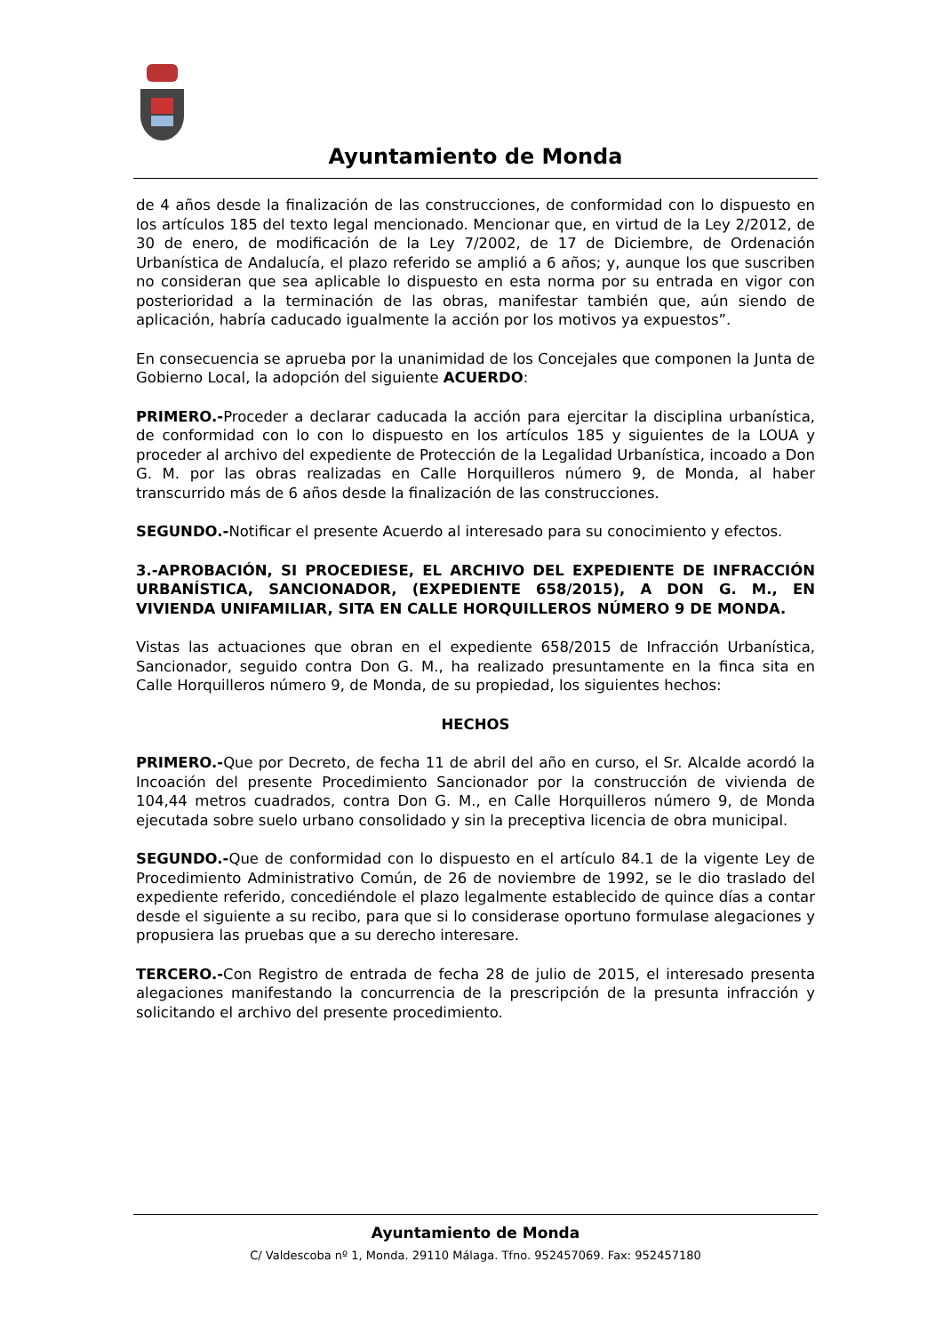Ayuntamiento de Monda
de 4 años desde la finalización de las construcciones, de conformidad con lo dispuesto en los artículos 185 del texto legal mencionado. Mencionar que, en virtud de la Ley 2/2012, de 30 de enero, de modificación de la Ley 7/2002, de 17 de Diciembre, de Ordenación Urbanística de Andalucía, el plazo referido se amplió a 6 años; y, aunque los que suscriben no consideran que sea aplicable lo dispuesto en esta norma por su entrada en vigor con posterioridad a la terminación de las obras, manifestar también que, aún siendo de aplicación, habría caducado igualmente la acción por los motivos ya expuestos”.
En consecuencia se aprueba por la unanimidad de los Concejales que componen la Junta de Gobierno Local, la adopción del siguiente ACUERDO:
PRIMERO.-Proceder a declarar caducada la acción para ejercitar la disciplina urbanística, de conformidad con lo con lo dispuesto en los artículos 185 y siguientes de la LOUA y proceder al archivo del expediente de Protección de la Legalidad Urbanística, incoado a Don G. M. por las obras realizadas en Calle Horquilleros número 9, de Monda, al haber transcurrido más de 6 años desde la finalización de las construcciones.
SEGUNDO.-Notificar el presente Acuerdo al interesado para su conocimiento y efectos.
3.-APROBACIÓN, SI PROCEDIESE, EL ARCHIVO DEL EXPEDIENTE DE INFRACCIÓN URBANÍSTICA, SANCIONADOR, (EXPEDIENTE 658/2015), A DON G. M., EN VIVIENDA UNIFAMILIAR, SITA EN CALLE HORQUILLEROS NÚMERO 9 DE MONDA.
Vistas las actuaciones que obran en el expediente 658/2015 de Infracción Urbanística, Sancionador, seguido contra Don G. M., ha realizado presuntamente en la finca sita en Calle Horquilleros número 9, de Monda, de su propiedad, los siguientes hechos:
HECHOS
PRIMERO.-Que por Decreto, de fecha 11 de abril del año en curso, el Sr. Alcalde acordó la Incoación del presente Procedimiento Sancionador por la construcción de vivienda de 104,44 metros cuadrados, contra Don G. M., en Calle Horquilleros número 9, de Monda ejecutada sobre suelo urbano consolidado y sin la preceptiva licencia de obra municipal.
SEGUNDO.-Que de conformidad con lo dispuesto en el artículo 84.1 de la vigente Ley de Procedimiento Administrativo Común, de 26 de noviembre de 1992, se le dio traslado del expediente referido, concediéndole el plazo legalmente establecido de quince días a contar desde el siguiente a su recibo, para que si lo considerase oportuno formulase alegaciones y propusiera las pruebas que a su derecho interesare.
TERCERO.-Con Registro de entrada de fecha 28 de julio de 2015, el interesado presenta alegaciones manifestando la concurrencia de la prescripción de la presunta infracción y solicitando el archivo del presente procedimiento.
Ayuntamiento de Monda
C/ Valdescoba nº 1, Monda. 29110 Málaga. Tfno. 952457069. Fax: 952457180